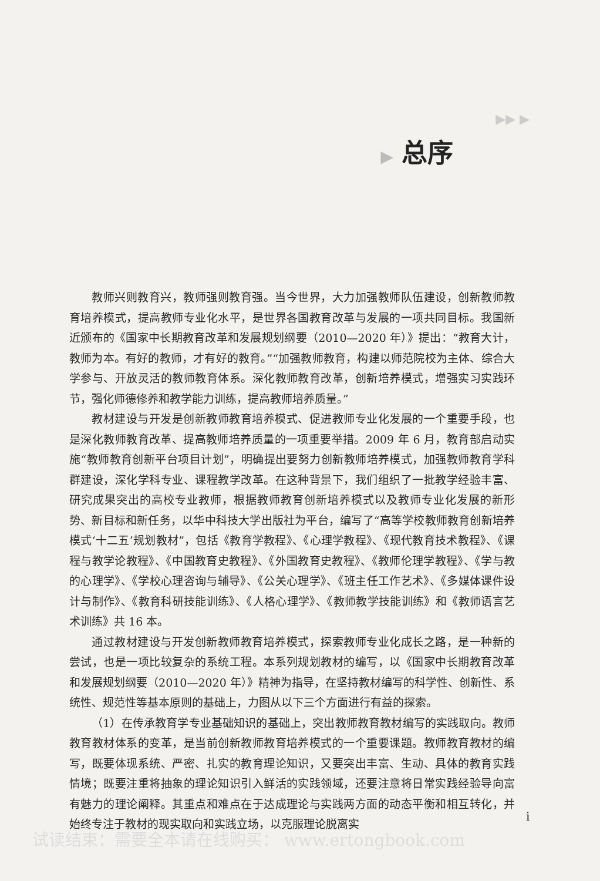▶▶ ▶
▶ 总序
教师兴则教育兴，教师强则教育强。当今世界，大力加强教师队伍建设，创新教师教育培养模式，提高教师专业化水平，是世界各国教育改革与发展的一项共同目标。我国新近颁布的《国家中长期教育改革和发展规划纲要（2010—2020 年）》提出：“教育大计，教师为本。有好的教师，才有好的教育。”“加强教师教育，构建以师范院校为主体、综合大学参与、开放灵活的教师教育体系。深化教师教育改革，创新培养模式，增强实习实践环节，强化师德修养和教学能力训练，提高教师培养质量。”
教材建设与开发是创新教师教育培养模式、促进教师专业化发展的一个重要手段，也是深化教师教育改革、提高教师培养质量的一项重要举措。2009 年 6 月，教育部启动实施“教师教育创新平台项目计划”，明确提出要努力创新教师培养模式，加强教师教育学科群建设，深化学科专业、课程教学改革。在这种背景下，我们组织了一批教学经验丰富、研究成果突出的高校专业教师，根据教师教育创新培养模式以及教师专业化发展的新形势、新目标和新任务，以华中科技大学出版社为平台，编写了“高等学校教师教育创新培养模式‘十二五’规划教材”，包括《教育学教程》、《心理学教程》、《现代教育技术教程》、《课程与教学论教程》、《中国教育史教程》、《外国教育史教程》、《教师伦理学教程》、《学与教的心理学》、《学校心理咨询与辅导》、《公关心理学》、《班主任工作艺术》、《多媒体课件设计与制作》、《教育科研技能训练》、《人格心理学》、《教师教学技能训练》和《教师语言艺术训练》共 16 本。
通过教材建设与开发创新教师教育培养模式，探索教师专业化成长之路，是一种新的尝试，也是一项比较复杂的系统工程。本系列规划教材的编写，以《国家中长期教育改革和发展规划纲要（2010—2020 年）》精神为指导，在坚持教材编写的科学性、创新性、系统性、规范性等基本原则的基础上，力图从以下三个方面进行有益的探索。
（1）在传承教育学专业基础知识的基础上，突出教师教育教材编写的实践取向。教师教育教材体系的变革，是当前创新教师教育培养模式的一个重要课题。教师教育教材的编写，既要体现系统、严密、扎实的教育理论知识，又要突出丰富、生动、具体的教育实践情境；既要注重将抽象的理论知识引入鲜活的实践领域，还要注意将日常实践经验导向富有魅力的理论阐释。其重点和难点在于达成理论与实践两方面的动态平衡和相互转化，并始终专注于教材的现实取向和实践立场，以克服理论脱离实
i
试读结束：需要全本请在线购买： www.ertongbook.com